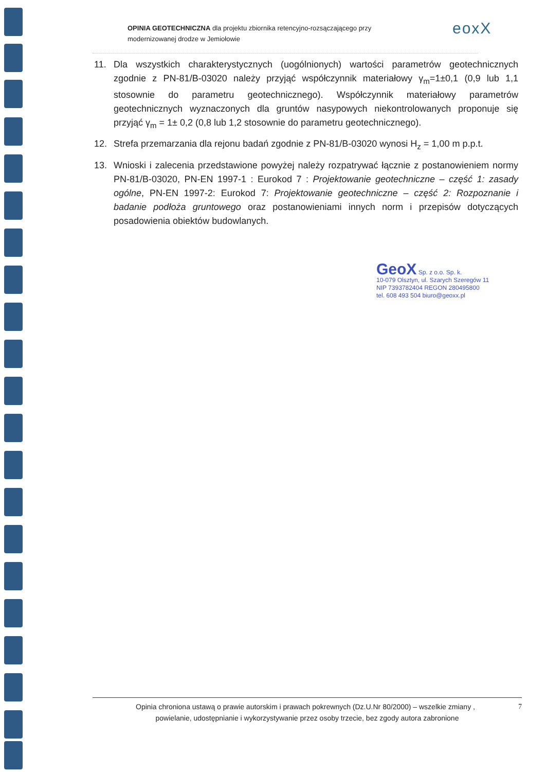OPINIA GEOTECHNICZNA dla projektu zbiornika retencyjno-rozsączającego przy
modernizowanej drodze w Jemiołowie
eoxX
11. Dla wszystkich charakterystycznych (uogólnionych) wartości parametrów geotechnicznych zgodnie z PN-81/B-03020 należy przyjąć współczynnik materiałowy γ<sub>m</sub>=1±0,1 (0,9 lub 1,1 stosownie do parametru geotechnicznego). Współczynnik materiałowy parametrów geotechnicznych wyznaczonych dla gruntów nasypowych niekontrolowanych proponuje się przyjąć γ<sub>m</sub> = 1± 0,2 (0,8 lub 1,2 stosownie do parametru geotechnicznego).
12. Strefa przemarzania dla rejonu badań zgodnie z PN-81/B-03020 wynosi H<sub>z</sub> = 1,00 m p.p.t.
13. Wnioski i zalecenia przedstawione powyżej należy rozpatrywać łącznie z postanowieniem normy PN-81/B-03020, PN-EN 1997-1 : Eurokod 7 : Projektowanie geotechniczne – część 1: zasady ogólne, PN-EN 1997-2: Eurokod 7: Projektowanie geotechniczne – część 2: Rozpoznanie i badanie podłoża gruntowego oraz postanowieniami innych norm i przepisów dotyczących posadowienia obiektów budowlanych.
GeoX Sp. z o.o. Sp. k.
10-079 Olsztyn, ul. Szarych Szeregów 11
NIP 7393782404 REGON 280495800
tel. 608 493 504 biuro@geoxx.pl
7 Opinia chroniona ustawą o prawie autorskim i prawach pokrewnych (Dz.U.Nr 80/2000) – wszelkie zmiany ,
powielanie, udostępnianie i wykorzystywanie przez osoby trzecie, bez zgody autora zabronione